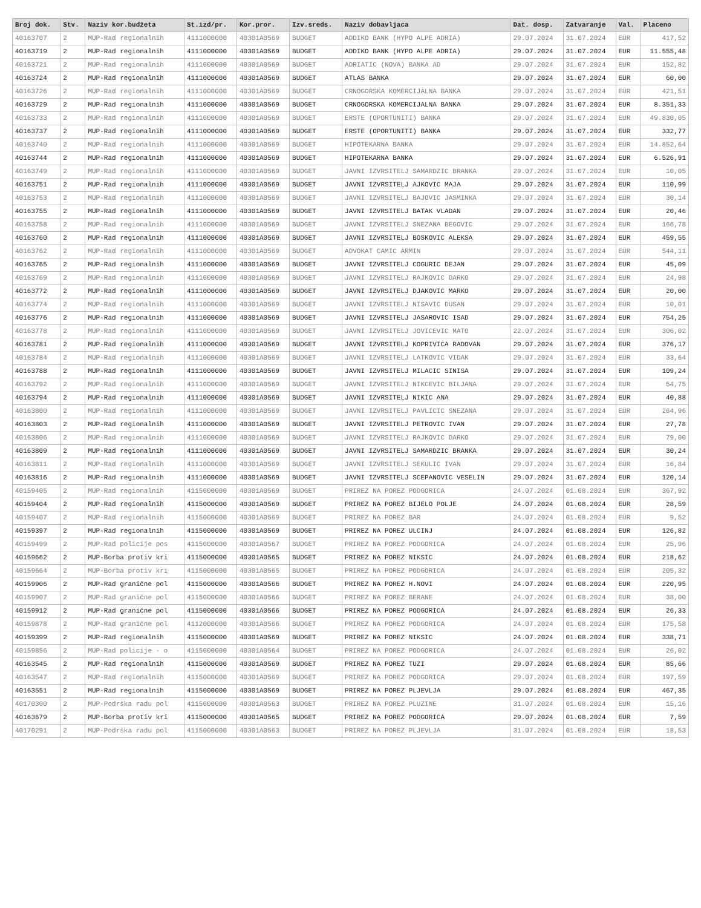| Broj dok. | Stv. | Naziv kor.budžeta | St.izd/pr. | Kor.pror. | Izv.sreds. | Naziv dobavljaca | Dat. dosp. | Zatvaranje | Val. | Placeno |
| --- | --- | --- | --- | --- | --- | --- | --- | --- | --- | --- |
| 40163707 | 2 | MUP-Rad regionalnih | 4111000000 | 40301A0569 | BUDGET | ADDIKO BANK (HYPO ALPE ADRIA) | 29.07.2024 | 31.07.2024 | EUR | 417,52 |
| 40163719 | 2 | MUP-Rad regionalnih | 4111000000 | 40301A0569 | BUDGET | ADDIKO BANK (HYPO ALPE ADRIA) | 29.07.2024 | 31.07.2024 | EUR | 11.555,48 |
| 40163721 | 2 | MUP-Rad regionalnih | 4111000000 | 40301A0569 | BUDGET | ADRIATIC (NOVA) BANKA AD | 29.07.2024 | 31.07.2024 | EUR | 152,82 |
| 40163724 | 2 | MUP-Rad regionalnih | 4111000000 | 40301A0569 | BUDGET | ATLAS BANKA | 29.07.2024 | 31.07.2024 | EUR | 60,00 |
| 40163726 | 2 | MUP-Rad regionalnih | 4111000000 | 40301A0569 | BUDGET | CRNOGORSKA KOMERCIJALNA BANKA | 29.07.2024 | 31.07.2024 | EUR | 421,51 |
| 40163729 | 2 | MUP-Rad regionalnih | 4111000000 | 40301A0569 | BUDGET | CRNOGORSKA KOMERCIJALNA BANKA | 29.07.2024 | 31.07.2024 | EUR | 8.351,33 |
| 40163733 | 2 | MUP-Rad regionalnih | 4111000000 | 40301A0569 | BUDGET | ERSTE (OPORTUNITI) BANKA | 29.07.2024 | 31.07.2024 | EUR | 49.830,05 |
| 40163737 | 2 | MUP-Rad regionalnih | 4111000000 | 40301A0569 | BUDGET | ERSTE (OPORTUNITI) BANKA | 29.07.2024 | 31.07.2024 | EUR | 332,77 |
| 40163740 | 2 | MUP-Rad regionalnih | 4111000000 | 40301A0569 | BUDGET | HIPOTEKARNA BANKA | 29.07.2024 | 31.07.2024 | EUR | 14.852,64 |
| 40163744 | 2 | MUP-Rad regionalnih | 4111000000 | 40301A0569 | BUDGET | HIPOTEKARNA BANKA | 29.07.2024 | 31.07.2024 | EUR | 6.526,91 |
| 40163749 | 2 | MUP-Rad regionalnih | 4111000000 | 40301A0569 | BUDGET | JAVNI IZVRSITELJ SAMARDZIC BRANKA | 29.07.2024 | 31.07.2024 | EUR | 10,05 |
| 40163751 | 2 | MUP-Rad regionalnih | 4111000000 | 40301A0569 | BUDGET | JAVNI IZVRSITELJ AJKOVIC MAJA | 29.07.2024 | 31.07.2024 | EUR | 110,99 |
| 40163753 | 2 | MUP-Rad regionalnih | 4111000000 | 40301A0569 | BUDGET | JAVNI IZVRSITELJ BAJOVIC JASMINKA | 29.07.2024 | 31.07.2024 | EUR | 30,14 |
| 40163755 | 2 | MUP-Rad regionalnih | 4111000000 | 40301A0569 | BUDGET | JAVNI IZVRSITELJ BATAK VLADAN | 29.07.2024 | 31.07.2024 | EUR | 20,46 |
| 40163758 | 2 | MUP-Rad regionalnih | 4111000000 | 40301A0569 | BUDGET | JAVNI IZVRSITELJ SNEZANA BEGOVIC | 29.07.2024 | 31.07.2024 | EUR | 166,78 |
| 40163760 | 2 | MUP-Rad regionalnih | 4111000000 | 40301A0569 | BUDGET | JAVNI IZVRSITELJ BOSKOVIC ALEKSA | 29.07.2024 | 31.07.2024 | EUR | 459,55 |
| 40163762 | 2 | MUP-Rad regionalnih | 4111000000 | 40301A0569 | BUDGET | ADVOKAT CAMIC ARMIN | 29.07.2024 | 31.07.2024 | EUR | 544,11 |
| 40163765 | 2 | MUP-Rad regionalnih | 4111000000 | 40301A0569 | BUDGET | JAVNI IZVRSITELJ COGURIC DEJAN | 29.07.2024 | 31.07.2024 | EUR | 45,09 |
| 40163769 | 2 | MUP-Rad regionalnih | 4111000000 | 40301A0569 | BUDGET | JAVNI IZVRSITELJ RAJKOVIC DARKO | 29.07.2024 | 31.07.2024 | EUR | 24,98 |
| 40163772 | 2 | MUP-Rad regionalnih | 4111000000 | 40301A0569 | BUDGET | JAVNI IZVRSITELJ DJAKOVIC MARKO | 29.07.2024 | 31.07.2024 | EUR | 20,00 |
| 40163774 | 2 | MUP-Rad regionalnih | 4111000000 | 40301A0569 | BUDGET | JAVNI IZVRSITELJ NISAVIC DUSAN | 29.07.2024 | 31.07.2024 | EUR | 10,01 |
| 40163776 | 2 | MUP-Rad regionalnih | 4111000000 | 40301A0569 | BUDGET | JAVNI IZVRSITELJ JASAROVIC ISAD | 29.07.2024 | 31.07.2024 | EUR | 754,25 |
| 40163778 | 2 | MUP-Rad regionalnih | 4111000000 | 40301A0569 | BUDGET | JAVNI IZVRSITELJ JOVICEVIC MATO | 22.07.2024 | 31.07.2024 | EUR | 306,02 |
| 40163781 | 2 | MUP-Rad regionalnih | 4111000000 | 40301A0569 | BUDGET | JAVNI IZVRSITELJ KOPRIVICA RADOVAN | 29.07.2024 | 31.07.2024 | EUR | 376,17 |
| 40163784 | 2 | MUP-Rad regionalnih | 4111000000 | 40301A0569 | BUDGET | JAVNI IZVRSITELJ LATKOVIC VIDAK | 29.07.2024 | 31.07.2024 | EUR | 33,64 |
| 40163788 | 2 | MUP-Rad regionalnih | 4111000000 | 40301A0569 | BUDGET | JAVNI IZVRSITELJ MILACIC SINISA | 29.07.2024 | 31.07.2024 | EUR | 109,24 |
| 40163792 | 2 | MUP-Rad regionalnih | 4111000000 | 40301A0569 | BUDGET | JAVNI IZVRSITELJ NIKCEVIC BILJANA | 29.07.2024 | 31.07.2024 | EUR | 54,75 |
| 40163794 | 2 | MUP-Rad regionalnih | 4111000000 | 40301A0569 | BUDGET | JAVNI IZVRSITELJ NIKIC ANA | 29.07.2024 | 31.07.2024 | EUR | 40,88 |
| 40163800 | 2 | MUP-Rad regionalnih | 4111000000 | 40301A0569 | BUDGET | JAVNI IZVRSITELJ PAVLICIC SNEZANA | 29.07.2024 | 31.07.2024 | EUR | 264,96 |
| 40163803 | 2 | MUP-Rad regionalnih | 4111000000 | 40301A0569 | BUDGET | JAVNI IZVRSITELJ PETROVIC IVAN | 29.07.2024 | 31.07.2024 | EUR | 27,78 |
| 40163806 | 2 | MUP-Rad regionalnih | 4111000000 | 40301A0569 | BUDGET | JAVNI IZVRSITELJ RAJKOVIC DARKO | 29.07.2024 | 31.07.2024 | EUR | 79,00 |
| 40163809 | 2 | MUP-Rad regionalnih | 4111000000 | 40301A0569 | BUDGET | JAVNI IZVRSITELJ SAMARDZIC BRANKA | 29.07.2024 | 31.07.2024 | EUR | 30,24 |
| 40163811 | 2 | MUP-Rad regionalnih | 4111000000 | 40301A0569 | BUDGET | JAVNI IZVRSITELJ SEKULIC IVAN | 29.07.2024 | 31.07.2024 | EUR | 16,84 |
| 40163816 | 2 | MUP-Rad regionalnih | 4111000000 | 40301A0569 | BUDGET | JAVNI IZVRSITELJ SCEPANOVIC VESELIN | 29.07.2024 | 31.07.2024 | EUR | 120,14 |
| 40159405 | 2 | MUP-Rad regionalnih | 4115000000 | 40301A0569 | BUDGET | PRIREZ NA POREZ PODGORICA | 24.07.2024 | 01.08.2024 | EUR | 367,92 |
| 40159404 | 2 | MUP-Rad regionalnih | 4115000000 | 40301A0569 | BUDGET | PRIREZ NA POREZ BIJELO POLJE | 24.07.2024 | 01.08.2024 | EUR | 28,59 |
| 40159407 | 2 | MUP-Rad regionalnih | 4115000000 | 40301A0569 | BUDGET | PRIREZ NA POREZ BAR | 24.07.2024 | 01.08.2024 | EUR | 9,52 |
| 40159397 | 2 | MUP-Rad regionalnih | 4115000000 | 40301A0569 | BUDGET | PRIREZ NA POREZ ULCINJ | 24.07.2024 | 01.08.2024 | EUR | 126,82 |
| 40159499 | 2 | MUP-Rad policije pos | 4115000000 | 40301A0567 | BUDGET | PRIREZ NA POREZ PODGORICA | 24.07.2024 | 01.08.2024 | EUR | 25,96 |
| 40159662 | 2 | MUP-Borba protiv kri | 4115000000 | 40301A0565 | BUDGET | PRIREZ NA POREZ NIKSIC | 24.07.2024 | 01.08.2024 | EUR | 218,62 |
| 40159664 | 2 | MUP-Borba protiv kri | 4115000000 | 40301A0565 | BUDGET | PRIREZ NA POREZ PODGORICA | 24.07.2024 | 01.08.2024 | EUR | 205,32 |
| 40159906 | 2 | MUP-Rad granične pol | 4115000000 | 40301A0566 | BUDGET | PRIREZ NA POREZ H.NOVI | 24.07.2024 | 01.08.2024 | EUR | 220,95 |
| 40159907 | 2 | MUP-Rad granične pol | 4115000000 | 40301A0566 | BUDGET | PRIREZ NA POREZ BERANE | 24.07.2024 | 01.08.2024 | EUR | 38,00 |
| 40159912 | 2 | MUP-Rad granične pol | 4115000000 | 40301A0566 | BUDGET | PRIREZ NA POREZ PODGORICA | 24.07.2024 | 01.08.2024 | EUR | 26,33 |
| 40159878 | 2 | MUP-Rad granične pol | 4112000000 | 40301A0566 | BUDGET | PRIREZ NA POREZ PODGORICA | 24.07.2024 | 01.08.2024 | EUR | 175,58 |
| 40159399 | 2 | MUP-Rad regionalnih | 4115000000 | 40301A0569 | BUDGET | PRIREZ NA POREZ NIKSIC | 24.07.2024 | 01.08.2024 | EUR | 338,71 |
| 40159856 | 2 | MUP-Rad policije - o | 4115000000 | 40301A0564 | BUDGET | PRIREZ NA POREZ PODGORICA | 24.07.2024 | 01.08.2024 | EUR | 26,02 |
| 40163545 | 2 | MUP-Rad regionalnih | 4115000000 | 40301A0569 | BUDGET | PRIREZ NA POREZ TUZI | 29.07.2024 | 01.08.2024 | EUR | 85,66 |
| 40163547 | 2 | MUP-Rad regionalnih | 4115000000 | 40301A0569 | BUDGET | PRIREZ NA POREZ PODGORICA | 29.07.2024 | 01.08.2024 | EUR | 197,59 |
| 40163551 | 2 | MUP-Rad regionalnih | 4115000000 | 40301A0569 | BUDGET | PRIREZ NA POREZ PLJEVLJA | 29.07.2024 | 01.08.2024 | EUR | 467,35 |
| 40170300 | 2 | MUP-Podrška radu pol | 4115000000 | 40301A0563 | BUDGET | PRIREZ NA POREZ PLUZINE | 31.07.2024 | 01.08.2024 | EUR | 15,16 |
| 40163679 | 2 | MUP-Borba protiv kri | 4115000000 | 40301A0565 | BUDGET | PRIREZ NA POREZ PODGORICA | 29.07.2024 | 01.08.2024 | EUR | 7,59 |
| 40170291 | 2 | MUP-Podrška radu pol | 4115000000 | 40301A0563 | BUDGET | PRIREZ NA POREZ PLJEVLJA | 31.07.2024 | 01.08.2024 | EUR | 18,53 |